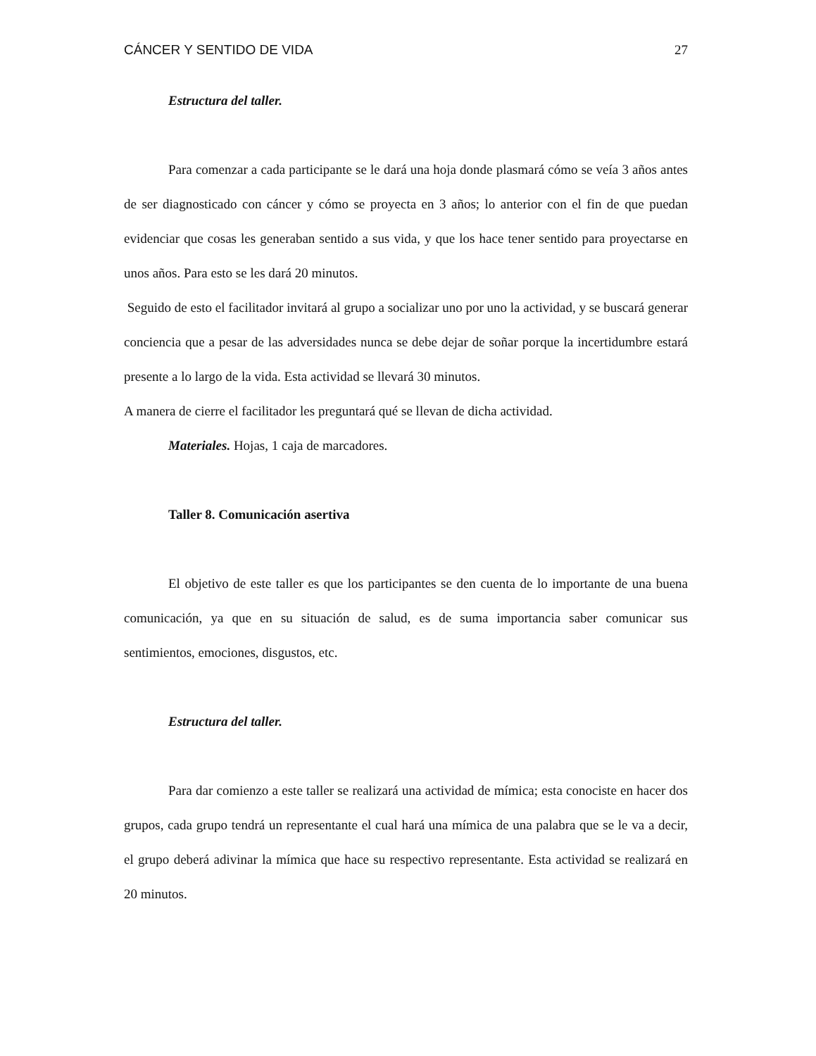CÁNCER Y SENTIDO DE VIDA 27
Estructura del taller.
Para comenzar a cada participante se le dará una hoja donde plasmará cómo se veía 3 años antes de ser diagnosticado con cáncer y cómo se proyecta en 3 años; lo anterior con el fin de que puedan evidenciar que cosas les generaban sentido a sus vida, y que los hace tener sentido para proyectarse en unos años. Para esto se les dará 20 minutos.
Seguido de esto el facilitador invitará al grupo a socializar uno por uno la actividad, y se buscará generar conciencia que a pesar de las adversidades nunca se debe dejar de soñar porque la incertidumbre estará presente a lo largo de la vida. Esta actividad se llevará 30 minutos.
A manera de cierre el facilitador les preguntará qué se llevan de dicha actividad.
Materiales. Hojas, 1 caja de marcadores.
Taller 8. Comunicación asertiva
El objetivo de este taller es que los participantes se den cuenta de lo importante de una buena comunicación, ya que en su situación de salud, es de suma importancia saber comunicar sus sentimientos, emociones, disgustos, etc.
Estructura del taller.
Para dar comienzo a este taller se realizará una actividad de mímica; esta conociste en hacer dos grupos, cada grupo tendrá un representante el cual hará una mímica de una palabra que se le va a decir, el grupo deberá adivinar la mímica que hace su respectivo representante. Esta actividad se realizará en 20 minutos.